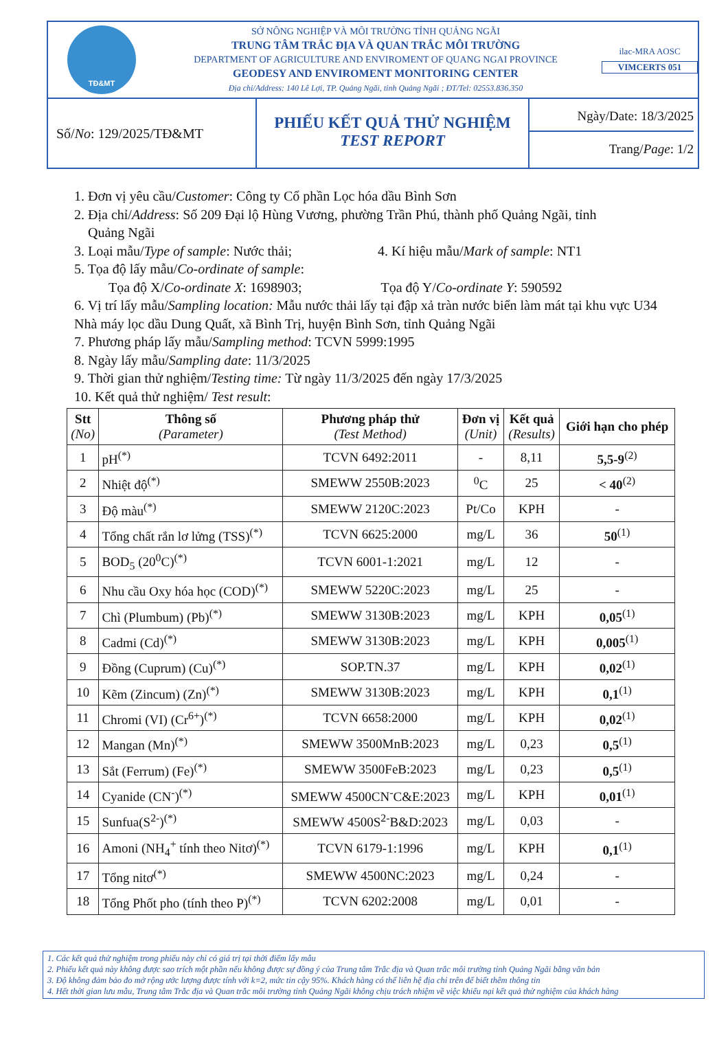TĐ&MT
SỞ NÔNG NGHIỆP VÀ MÔI TRƯỜNG TỈNH QUẢNG NGÃI
TRUNG TÂM TRẮC ĐỊA VÀ QUAN TRẮC MÔI TRƯỜNG
DEPARTMENT OF AGRICULTURE AND ENVIROMENT OF QUANG NGAI PROVINCE
GEODESY AND ENVIROMENT MONITORING CENTER
Địa chỉ/Address: 140 Lê Lợi, TP. Quảng Ngãi, tỉnh Quảng Ngãi ; ĐT/Tel: 02553.836.350
ilac-MRA AOSC
VIMCERTS 051
Số/ No: 129/2025/TĐ&MT
PHIẾU KẾT QUẢ THỬ NGHIỆM
TEST REPORT
Ngày/Date: 18/3/2025
Trang/Page: 1/2
1. Đơn vị yêu cầu/Customer: Công ty Cổ phần Lọc hóa dầu Bình Sơn
2. Địa chỉ/Address: Số 209 Đại lộ Hùng Vương, phường Trần Phú, thành phố Quảng Ngãi, tỉnh
Quảng Ngãi
3. Loại mẫu/Type of sample: Nước thải; 4. Kí hiệu mẫu/Mark of sample: NT1
5. Tọa độ lấy mẫu/Co-ordinate of sample:
Tọa độ X/Co-ordinate X: 1698903; Tọa độ Y/Co-ordinate Y: 590592
6. Vị trí lấy mẫu/Sampling location: Mẫu nước thải lấy tại đập xả tràn nước biển làm mát tại khu vực U34 Nhà máy lọc dầu Dung Quất, xã Bình Trị, huyện Bình Sơn, tỉnh Quảng Ngãi
7. Phương pháp lấy mẫu/Sampling method: TCVN 5999:1995
8. Ngày lấy mẫu/Sampling date: 11/3/2025
9. Thời gian thử nghiệm/Testing time: Từ ngày 11/3/2025 đến ngày 17/3/2025
10. Kết quả thử nghiệm/ Test result:
| Stt (No) | Thông số (Parameter) | Phương pháp thử (Test Method) | Đơn vị (Unit) | Kết quả (Results) | Giới hạn cho phép |
| --- | --- | --- | --- | --- | --- |
| 1 | pH<sup>(*)</sup> | TCVN 6492:2011 | - | 8,11 | 5,5-9<sup>(2)</sup> |
| 2 | Nhiệt độ<sup>(*)</sup> | SMEWW 2550B:2023 | <sup>0</sup> C | 25 | < 40<sup>(2)</sup> |
| 3 | Độ màu<sup>(*)</sup> | SMEWW 2120C:2023 | Pt/Co | KPH | - |
| 4 | Tổng chất rắn lơ lửng (TSS)<sup>(*)</sup> | TCVN 6625:2000 | mg/L | 36 | 50<sup>(1)</sup> |
| 5 | BOD<sub>5</sub> (20<sup>0</sup>C)<sup>(*)</sup> | TCVN 6001-1:2021 | mg/L | 12 | - |
| 6 | Nhu cầu Oxy hóa học (COD)<sup>(*)</sup> | SMEWW 5220C:2023 | mg/L | 25 | - |
| 7 | Chì (Plumbum) (Pb)<sup>(*)</sup> | SMEWW 3130B:2023 | mg/L | KPH | 0,05<sup>(1)</sup> |
| 8 | Cadmi (Cd)<sup>(*)</sup> | SMEWW 3130B:2023 | mg/L | KPH | 0,005<sup>(1)</sup> |
| 9 | Đồng (Cuprum) (Cu)<sup>(*)</sup> | SOP.TN.37 | mg/L | KPH | 0,02<sup>(1)</sup> |
| 10 | Kẽm (Zincum) (Zn)<sup>(*)</sup> | SMEWW 3130B:2023 | mg/L | KPH | 0,1<sup>(1)</sup> |
| 11 | Chromi (VI) (Cr<sup>6+</sup>)<sup>(*)</sup> | TCVN 6658:2000 | mg/L | KPH | 0,02<sup>(1)</sup> |
| 12 | Mangan (Mn)<sup>(*)</sup> | SMEWW 3500MnB:2023 | mg/L | 0,23 | 0,5<sup>(1)</sup> |
| 13 | Sắt (Ferrum) (Fe)<sup>(*)</sup> | SMEWW 3500FeB:2023 | mg/L | 0,23 | 0,5<sup>(1)</sup> |
| 14 | Cyanide (CN<sup>-</sup>)<sup>(*)</sup> | SMEWW 4500CN<sup>-</sup>C&E:2023 | mg/L | KPH | 0,01<sup>(1)</sup> |
| 15 | Sunfua(S<sup>2-</sup>)<sup>(*)</sup> | SMEWW 4500S<sup>2-</sup>B&D:2023 | mg/L | 0,03 | - |
| 16 | Amoni (NH<sub>4</sub><sup>+</sup> tính theo Nitơ)<sup>(*)</sup> | TCVN 6179-1:1996 | mg/L | KPH | 0,1<sup>(1)</sup> |
| 17 | Tổng nitơ<sup>(*)</sup> | SMEWW 4500NC:2023 | mg/L | 0,24 | - |
| 18 | Tổng Phốt pho (tính theo P)<sup>(*)</sup> | TCVN 6202:2008 | mg/L | 0,01 | - |
1. Các kết quả thử nghiệm trong phiếu này chỉ có giá trị tại thời điểm lấy mẫu
2. Phiếu kết quả này không được sao trích một phần nếu không được sự đồng ý của Trung tâm Trắc địa và Quan trắc môi trường tỉnh Quảng Ngãi bằng văn bản
3. Độ không đảm bảo đo mở rộng ước lượng được tính với k=2, mức tin cậy 95%. Khách hàng có thể liên hệ địa chỉ trên để biết thêm thông tin
4. Hết thời gian lưu mẫu, Trung tâm Trắc địa và Quan trắc môi trường tỉnh Quảng Ngãi không chịu trách nhiệm về việc khiếu nại kết quả thử nghiệm của khách hàng